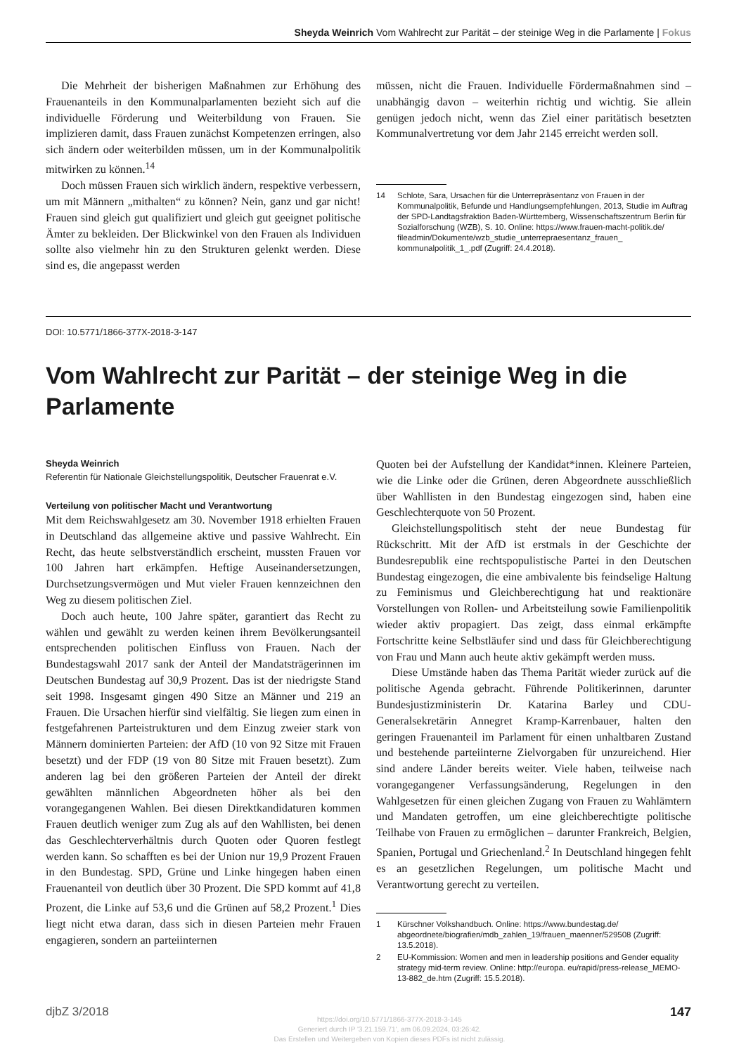Sheyda Weinrich Vom Wahlrecht zur Parität – der steinige Weg in die Parlamente | Fokus
Die Mehrheit der bisherigen Maßnahmen zur Erhöhung des Frauenanteils in den Kommunalparlamenten bezieht sich auf die individuelle Förderung und Weiterbildung von Frauen. Sie implizieren damit, dass Frauen zunächst Kompetenzen erringen, also sich ändern oder weiterbilden müssen, um in der Kommunalpolitik mitwirken zu können.<sup>14</sup>
Doch müssen Frauen sich wirklich ändern, respektive verbessern, um mit Männern „mithalten“ zu können? Nein, ganz und gar nicht! Frauen sind gleich gut qualifiziert und gleich gut geeignet politische Ämter zu bekleiden. Der Blickwinkel von den Frauen als Individuen sollte also vielmehr hin zu den Strukturen gelenkt werden. Diese sind es, die angepasst werden
müssen, nicht die Frauen. Individuelle Fördermaßnahmen sind – unabhängig davon – weiterhin richtig und wichtig. Sie allein genügen jedoch nicht, wenn das Ziel einer paritätisch besetzten Kommunalvertretung vor dem Jahr 2145 erreicht werden soll.
14 Schlote, Sara, Ursachen für die Unterrepräsentanz von Frauen in der Kommunalpolitik, Befunde und Handlungsempfehlungen, 2013, Studie im Auftrag der SPD-Landtagsfraktion Baden-Württemberg, Wissenschaftszentrum Berlin für Sozialforschung (WZB), S. 10. Online: https://www.frauen-macht-politik.de/ fileadmin/Dokumente/wzb_studie_unterrepraesentanz_frauen_ kommunalpolitik_1_.pdf (Zugriff: 24.4.2018).
DOI: 10.5771/1866-377X-2018-3-147
Vom Wahlrecht zur Parität – der steinige Weg in die Parlamente
Sheyda Weinrich
Referentin für Nationale Gleichstellungspolitik, Deutscher Frauenrat e.V.
Verteilung von politischer Macht und Verantwortung
Mit dem Reichswahlgesetz am 30. November 1918 erhielten Frauen in Deutschland das allgemeine aktive und passive Wahlrecht. Ein Recht, das heute selbstverständlich erscheint, mussten Frauen vor 100 Jahren hart erkämpfen. Heftige Auseinandersetzungen, Durchsetzungsvermögen und Mut vieler Frauen kennzeichnen den Weg zu diesem politischen Ziel.
Doch auch heute, 100 Jahre später, garantiert das Recht zu wählen und gewählt zu werden keinen ihrem Bevölkerungsanteil entsprechenden politischen Einfluss von Frauen. Nach der Bundestagswahl 2017 sank der Anteil der Mandatsträgerinnen im Deutschen Bundestag auf 30,9 Prozent. Das ist der niedrigste Stand seit 1998. Insgesamt gingen 490 Sitze an Männer und 219 an Frauen. Die Ursachen hierfür sind vielfältig. Sie liegen zum einen in festgefahrenen Parteistrukturen und dem Einzug zweier stark von Männern dominierten Parteien: der AfD (10 von 92 Sitze mit Frauen besetzt) und der FDP (19 von 80 Sitze mit Frauen besetzt). Zum anderen lag bei den größeren Parteien der Anteil der direkt gewählten männlichen Abgeordneten höher als bei den vorangegangenen Wahlen. Bei diesen Direktkandidaturen kommen Frauen deutlich weniger zum Zug als auf den Wahllisten, bei denen das Geschlechterverhältnis durch Quoten oder Quoren festlegt werden kann. So schafften es bei der Union nur 19,9 Prozent Frauen in den Bundestag. SPD, Grüne und Linke hingegen haben einen Frauenanteil von deutlich über 30 Prozent. Die SPD kommt auf 41,8 Prozent, die Linke auf 53,6 und die Grünen auf 58,2 Prozent.<sup>1</sup> Dies liegt nicht etwa daran, dass sich in diesen Parteien mehr Frauen engagieren, sondern an parteiinternen
Quoten bei der Aufstellung der Kandidat*innen. Kleinere Parteien, wie die Linke oder die Grünen, deren Abgeordnete ausschließlich über Wahllisten in den Bundestag eingezogen sind, haben eine Geschlechterquote von 50 Prozent.
Gleichstellungspolitisch steht der neue Bundestag für Rückschritt. Mit der AfD ist erstmals in der Geschichte der Bundesrepublik eine rechtspopulistische Partei in den Deutschen Bundestag eingezogen, die eine ambivalente bis feindselige Haltung zu Feminismus und Gleichberechtigung hat und reaktionäre Vorstellungen von Rollen- und Arbeitsteilung sowie Familienpolitik wieder aktiv propagiert. Das zeigt, dass einmal erkämpfte Fortschritte keine Selbstläufer sind und dass für Gleichberechtigung von Frau und Mann auch heute aktiv gekämpft werden muss.
Diese Umstände haben das Thema Parität wieder zurück auf die politische Agenda gebracht. Führende Politikerinnen, darunter Bundesjustizministerin Dr. Katarina Barley und CDU-Generalsekretärin Annegret Kramp-Karrenbauer, halten den geringen Frauenanteil im Parlament für einen unhaltbaren Zustand und bestehende parteiinterne Zielvorgaben für unzureichend. Hier sind andere Länder bereits weiter. Viele haben, teilweise nach vorangegangener Verfassungsänderung, Regelungen in den Wahlgesetzen für einen gleichen Zugang von Frauen zu Wahlämtern und Mandaten getroffen, um eine gleichberechtigte politische Teilhabe von Frauen zu ermöglichen – darunter Frankreich, Belgien, Spanien, Portugal und Griechenland.<sup>2</sup> In Deutschland hingegen fehlt es an gesetzlichen Regelungen, um politische Macht und Verantwortung gerecht zu verteilen.
1 Kürschner Volkshandbuch. Online: https://www.bundestag.de/ abgeordnete/biografien/mdb_zahlen_19/frauen_maenner/529508 (Zugriff: 13.5.2018).
2 EU-Kommission: Women and men in leadership positions and Gender equality strategy mid-term review. Online: http://europa. eu/rapid/press-release_MEMO-13-882_de.htm (Zugriff: 15.5.2018).
djbZ 3/2018 https://doi.org/10.5771/1866-377X-2018-3-145
Generiert durch IP '3.21.159.71', am 06.09.2024, 03:26:42.
Das Erstellen und Weitergeben von Kopien dieses PDFs ist nicht zulässig. 147